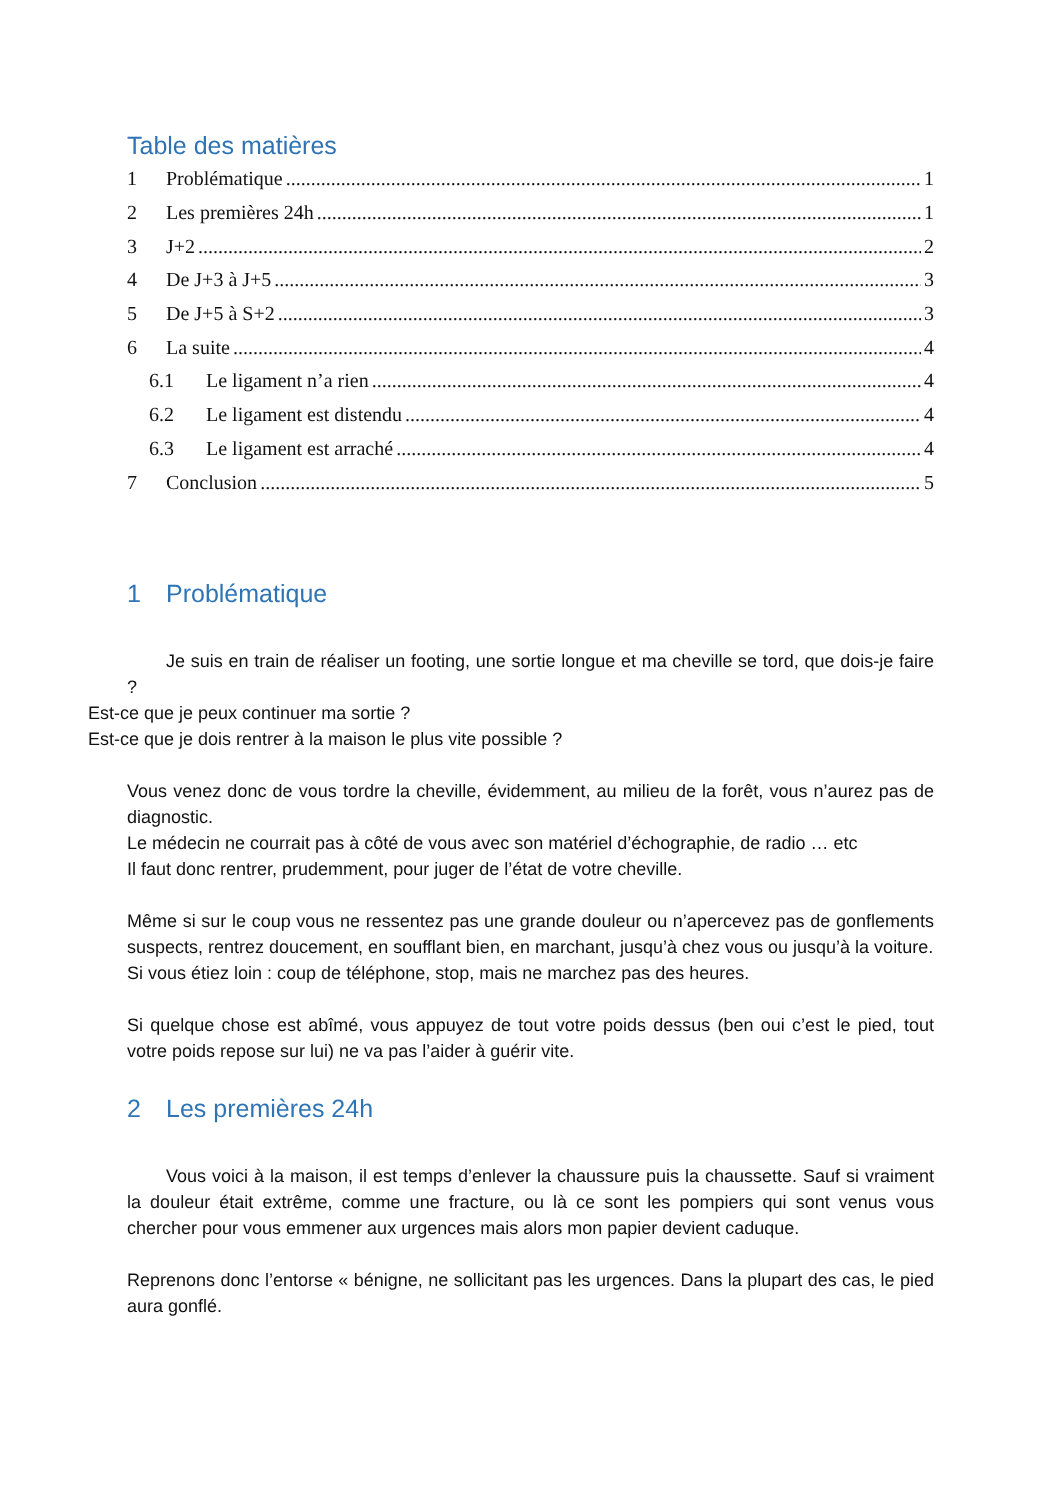Table des matières
1 Problématique 1
2 Les premières 24h 1
3 J+2 2
4 De J+3 à J+5 3
5 De J+5 à S+2 3
6 La suite 4
6.1 Le ligament n’a rien 4
6.2 Le ligament est distendu 4
6.3 Le ligament est arraché 4
7 Conclusion 5
1 Problématique
Je suis en train de réaliser un footing, une sortie longue et ma cheville se tord, que dois-je faire ?
Est-ce que je peux continuer ma sortie ?
Est-ce que je dois rentrer à la maison le plus vite possible ?
Vous venez donc de vous tordre la cheville, évidemment, au milieu de la forêt, vous n’aurez pas de diagnostic.
Le médecin ne courrait pas à côté de vous avec son matériel d’échographie, de radio … etc
Il faut donc rentrer, prudemment, pour juger de l’état de votre cheville.
Même si sur le coup vous ne ressentez pas une grande douleur ou n’apercevez pas de gonflements suspects, rentrez doucement, en soufflant bien, en marchant, jusqu’à chez vous ou jusqu’à la voiture.
Si vous étiez loin : coup de téléphone, stop, mais ne marchez pas des heures.
Si quelque chose est abîmé, vous appuyez de tout votre poids dessus (ben oui c’est le pied, tout votre poids repose sur lui) ne va pas l’aider à guérir vite.
2 Les premières 24h
Vous voici à la maison, il est temps d’enlever la chaussure puis la chaussette. Sauf si vraiment la douleur était extrême, comme une fracture, ou là ce sont les pompiers qui sont venus vous chercher pour vous emmener aux urgences mais alors mon papier devient caduque.
Reprenons donc l’entorse « bénigne, ne sollicitant pas les urgences. Dans la plupart des cas, le pied aura gonflé.